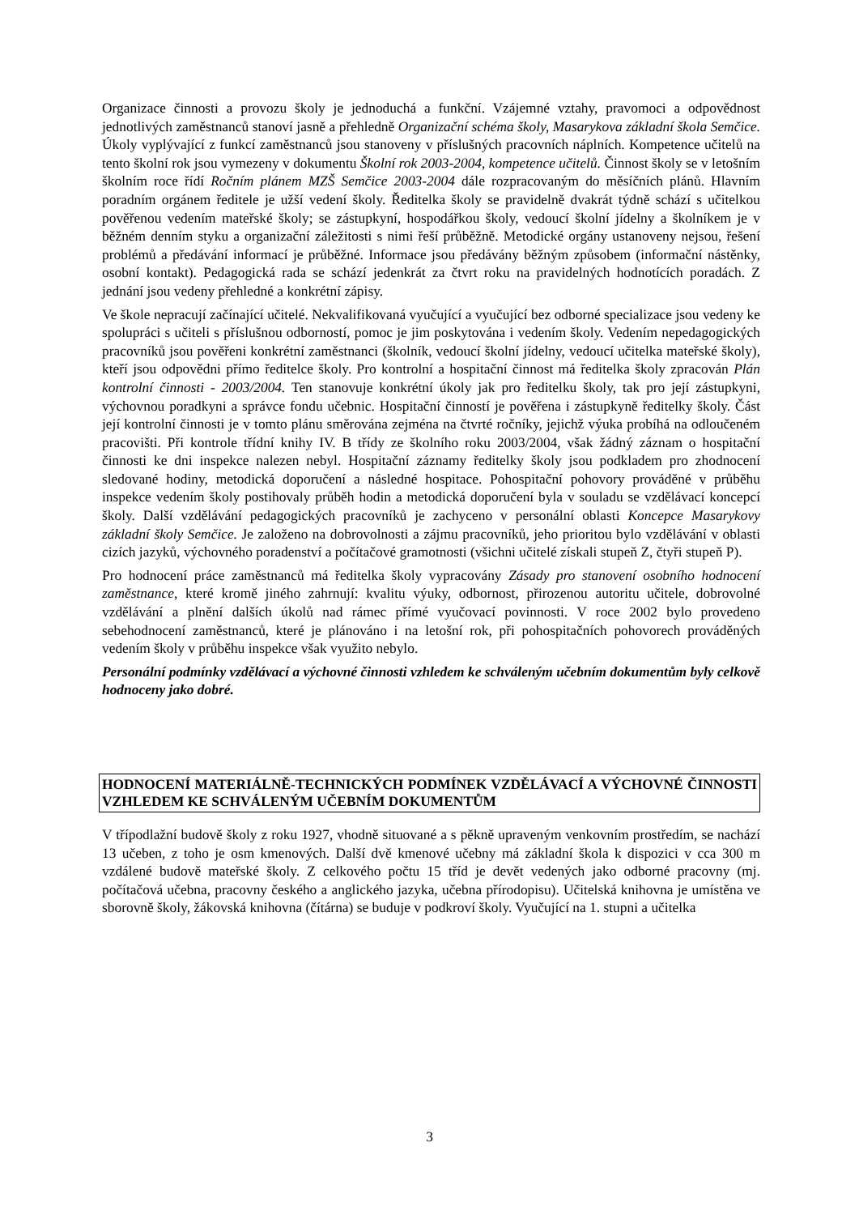Organizace činnosti a provozu školy je jednoduchá a funkční. Vzájemné vztahy, pravomoci a odpovědnost jednotlivých zaměstnanců stanoví jasně a přehledně Organizační schéma školy, Masarykova základní škola Semčice. Úkoly vyplývající z funkcí zaměstnanců jsou stanoveny v příslušných pracovních náplních. Kompetence učitelů na tento školní rok jsou vymezeny v dokumentu Školní rok 2003-2004, kompetence učitelů. Činnost školy se v letošním školním roce řídí Ročním plánem MZŠ Semčice 2003-2004 dále rozpracovaným do měsíčních plánů. Hlavním poradním orgánem ředitele je užší vedení školy. Ředitelka školy se pravidelně dvakrát týdně schází s učitelkou pověřenou vedením mateřské školy; se zástupkyní, hospodářkou školy, vedoucí školní jídelny a školníkem je v běžném denním styku a organizační záležitosti s nimi řeší průběžně. Metodické orgány ustanoveny nejsou, řešení problémů a předávání informací je průběžné. Informace jsou předávány běžným způsobem (informační nástěnky, osobní kontakt). Pedagogická rada se schází jedenkrát za čtvrt roku na pravidelných hodnotících poradách. Z jednání jsou vedeny přehledné a konkrétní zápisy.
Ve škole nepracují začínající učitelé. Nekvalifikovaná vyučující a vyučující bez odborné specializace jsou vedeny ke spolupráci s učiteli s příslušnou odborností, pomoc je jim poskytována i vedením školy. Vedením nepedagogických pracovníků jsou pověřeni konkrétní zaměstnanci (školník, vedoucí školní jídelny, vedoucí učitelka mateřské školy), kteří jsou odpovědni přímo ředitelce školy. Pro kontrolní a hospitační činnost má ředitelka školy zpracován Plán kontrolní činnosti - 2003/2004. Ten stanovuje konkrétní úkoly jak pro ředitelku školy, tak pro její zástupkyni, výchovnou poradkyni a správce fondu učebnic. Hospitační činností je pověřena i zástupkyně ředitelky školy. Část její kontrolní činnosti je v tomto plánu směrována zejména na čtvrté ročníky, jejichž výuka probíhá na odloučeném pracovišti. Při kontrole třídní knihy IV. B třídy ze školního roku 2003/2004, však žádný záznam o hospitační činnosti ke dni inspekce nalezen nebyl. Hospitační záznamy ředitelky školy jsou podkladem pro zhodnocení sledované hodiny, metodická doporučení a následné hospitace. Pohospitační pohovory prováděné v průběhu inspekce vedením školy postihovaly průběh hodin a metodická doporučení byla v souladu se vzdělávací koncepcí školy. Další vzdělávání pedagogických pracovníků je zachyceno v personální oblasti Koncepce Masarykovy základní školy Semčice. Je založeno na dobrovolnosti a zájmu pracovníků, jeho prioritou bylo vzdělávání v oblasti cizích jazyků, výchovného poradenství a počítačové gramotnosti (všichni učitelé získali stupeň Z, čtyři stupeň P).
Pro hodnocení práce zaměstnanců má ředitelka školy vypracovány Zásady pro stanovení osobního hodnocení zaměstnance, které kromě jiného zahrnují: kvalitu výuky, odbornost, přirozenou autoritu učitele, dobrovolné vzdělávání a plnění dalších úkolů nad rámec přímé vyučovací povinnosti. V roce 2002 bylo provedeno sebehodnocení zaměstnanců, které je plánováno i na letošní rok, při pohospitačních pohovorech prováděných vedením školy v průběhu inspekce však využito nebylo.
Personální podmínky vzdělávací a výchovné činnosti vzhledem ke schváleným učebním dokumentům byly celkově hodnoceny jako dobré.
HODNOCENÍ MATERIÁLNĚ-TECHNICKÝCH PODMÍNEK VZDĚLÁVACÍ A VÝCHOVNÉ ČINNOSTI VZHLEDEM KE SCHVÁLENÝM UČEBNÍM DOKUMENTŮM
V třípodlažní budově školy z roku 1927, vhodně situované a s pěkně upraveným venkovním prostředím, se nachází 13 učeben, z toho je osm kmenových. Další dvě kmenové učebny má základní škola k dispozici v cca 300 m vzdálené budově mateřské školy. Z celkového počtu 15 tříd je devět vedených jako odborné pracovny (mj. počítačová učebna, pracovny českého a anglického jazyka, učebna přírodopisu). Učitelská knihovna je umístěna ve sborovně školy, žákovská knihovna (čítárna) se buduje v podkroví školy. Vyučující na 1. stupni a učitelka
3